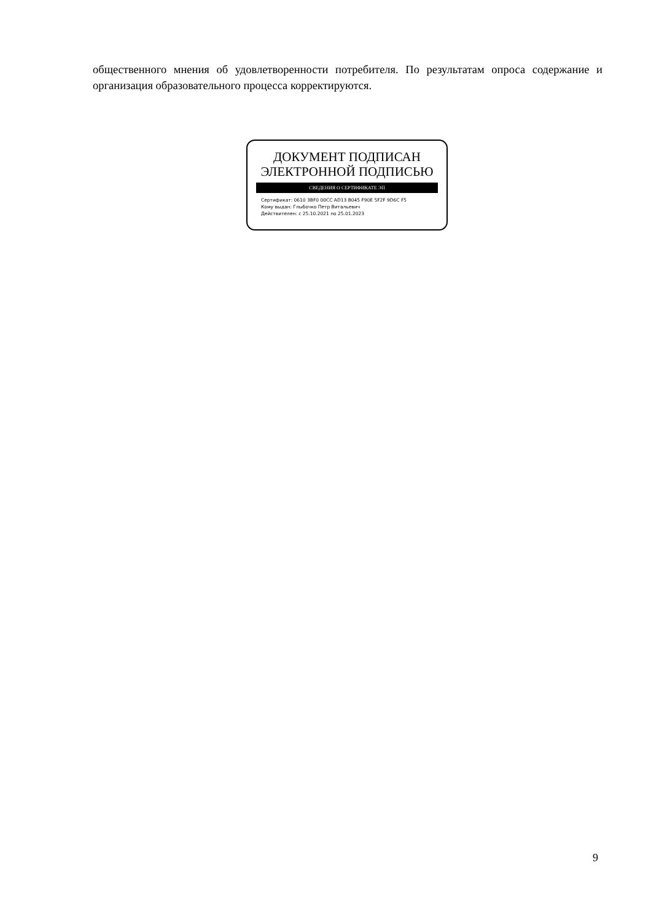общественного мнения об удовлетворенности потребителя. По результатам опроса содержание и организация образовательного процесса корректируются.
ДОКУМЕНТ ПОДПИСАН
ЭЛЕКТРОННОЙ ПОДПИСЬЮ
СВЕДЕНИЯ О СЕРТИФИКАТЕ ЭП
Сертификат: 0610 3BF0 00CC AD13 B045 F90E 5F2F 9D6C F5
Кому выдан: Глыбочко Петр Витальевич
Действителен: с 25.10.2021 по 25.01.2023
9